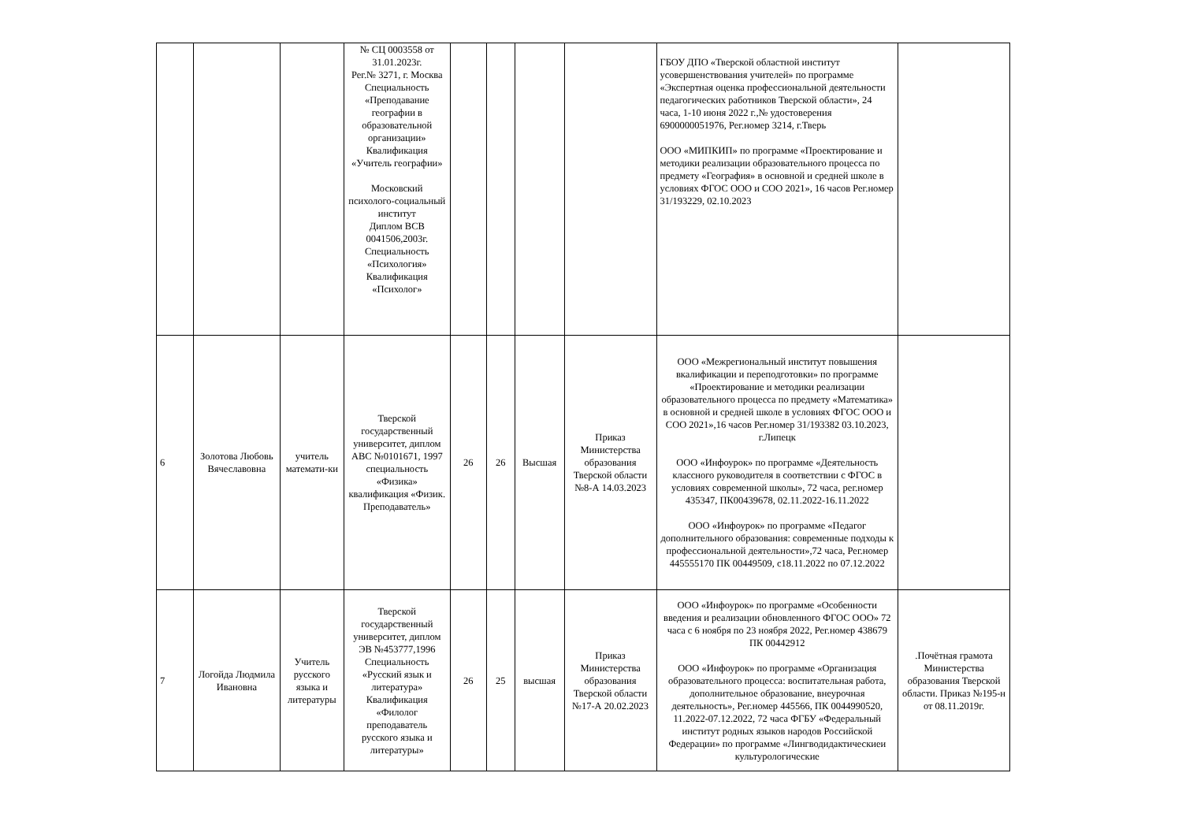| | | | № СЦ 0003558 от 31.01.2023г. Рег.№ 3271, г. Москва Специальность «Преподавание географии в образовательной организации» Квалификация «Учитель географии» Московский психолого-социальный институт Диплом ВСВ 0041506,2003г. Специальность «Психология» Квалификация «Психолог» | | | | | ГБОУ ДПО «Тверской областной институт усовершенствования учителей» по программе «Экспертная оценка профессиональной деятельности педагогических работников Тверской области», 24 часа, 1-10 июня 2022 г.,№ удостоверения 6900000051976, Рег.номер 3214, г.Тверь ООО «МИПКИП» по программе «Проектирование и методики реализации образовательного процесса по предмету «География» в основной и средней школе в условиях ФГОС ООО и СОО 2021», 16 часов Рег.номер 31/193229, 02.10.2023 | |
| 6 | Золотова Любовь Вячеславовна | учитель математи-ки | Тверской государственный университет, диплом АВС №0101671, 1997 специальность «Физика» квалификация «Физик. Преподаватель» | 26 | 26 | Высшая | Приказ Министерства образования Тверской области №8-А 14.03.2023 | ООО «Межрегиональный институт повышения вкалификации и переподготовки» по программе «Проектирование и методики реализации образовательного процесса по предмету «Математика» в основной и средней школе в условиях ФГОС ООО и СОО 2021»,16 часов Рег.номер 31/193382 03.10.2023, г.Липецк ООО «Инфоурок» по программе «Деятельность классного руководителя в соответствии с ФГОС в условиях современной школы», 72 часа, рег.номер 435347, ПК00439678, 02.11.2022-16.11.2022 ООО «Инфоурок» по программе «Педагог дополнительного образования: современные подходы к профессиональной деятельности»,72 часа, Рег.номер 445555170 ПК 00449509, с18.11.2022 по 07.12.2022 | |
| 7 | Логойда Людмила Ивановна | Учитель русского языка и литературы | Тверской государственный университет, диплом ЭВ №453777,1996 Специальность «Русский язык и литература» Квалификация «Филолог преподаватель русского языка и литературы» | 26 | 25 | высшая | Приказ Министерства образования Тверской области №17-А 20.02.2023 | ООО «Инфоурок» по программе «Особенности введения и реализации обновленного ФГОС ООО» 72 часа с 6 ноября по 23 ноября 2022, Рег.номер 438679 ПК 00442912 ООО «Инфоурок» по программе «Организация образовательного процесса: воспитательная работа, дополнительное образование, внеурочная деятельность», Рег.номер 445566, ПК 0044990520, 11.2022-07.12.2022, 72 часа ФГБУ «Федеральный институт родных языков народов Российской Федерации» по программе «Лингводидактическиеи культурологические | .Почётная грамота Министерства образования Тверской области. Приказ №195-н от 08.11.2019г. |